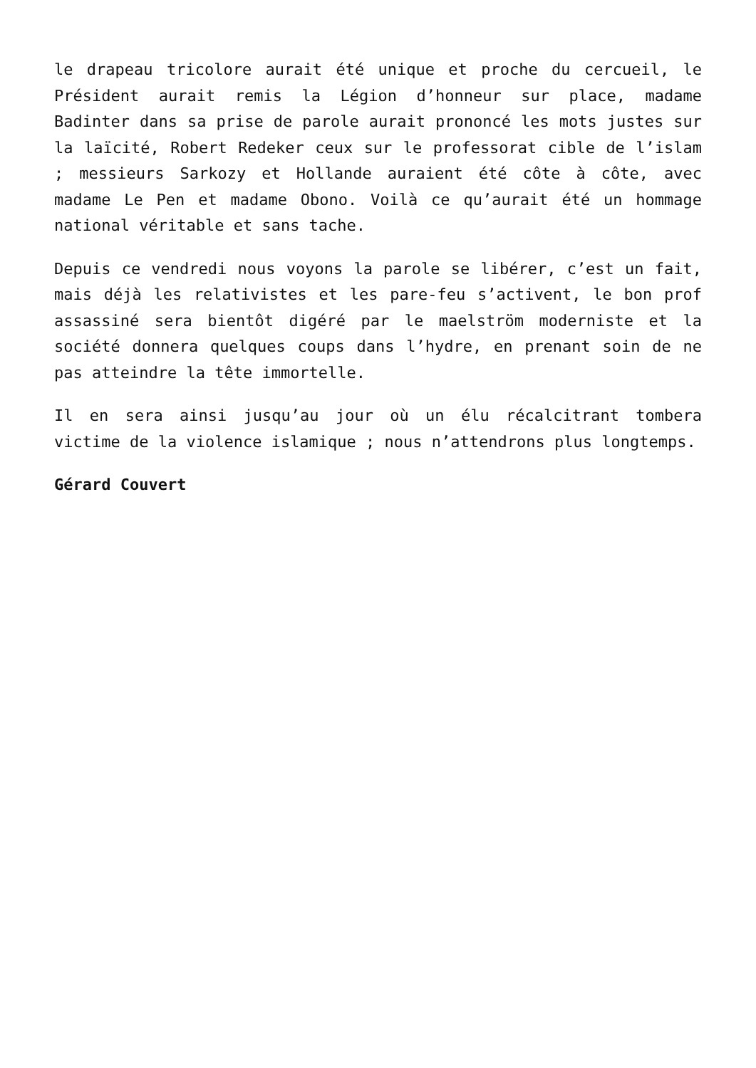le drapeau tricolore aurait été unique et proche du cercueil, le Président aurait remis la Légion d’honneur sur place, madame Badinter dans sa prise de parole aurait prononcé les mots justes sur la laïcité, Robert Redeker ceux sur le professorat cible de l’islam ; messieurs Sarkozy et Hollande auraient été côte à côte, avec madame Le Pen et madame Obono. Voilà ce qu’aurait été un hommage national véritable et sans tache.
Depuis ce vendredi nous voyons la parole se libérer, c’est un fait, mais déjà les relativistes et les pare-feu s’activent, le bon prof assassiné sera bientôt digéré par le maelström moderniste et la société donnera quelques coups dans l’hydre, en prenant soin de ne pas atteindre la tête immortelle.
Il en sera ainsi jusqu’au jour où un élu récalcitrant tombera victime de la violence islamique ; nous n’attendrons plus longtemps.
Gérard Couvert